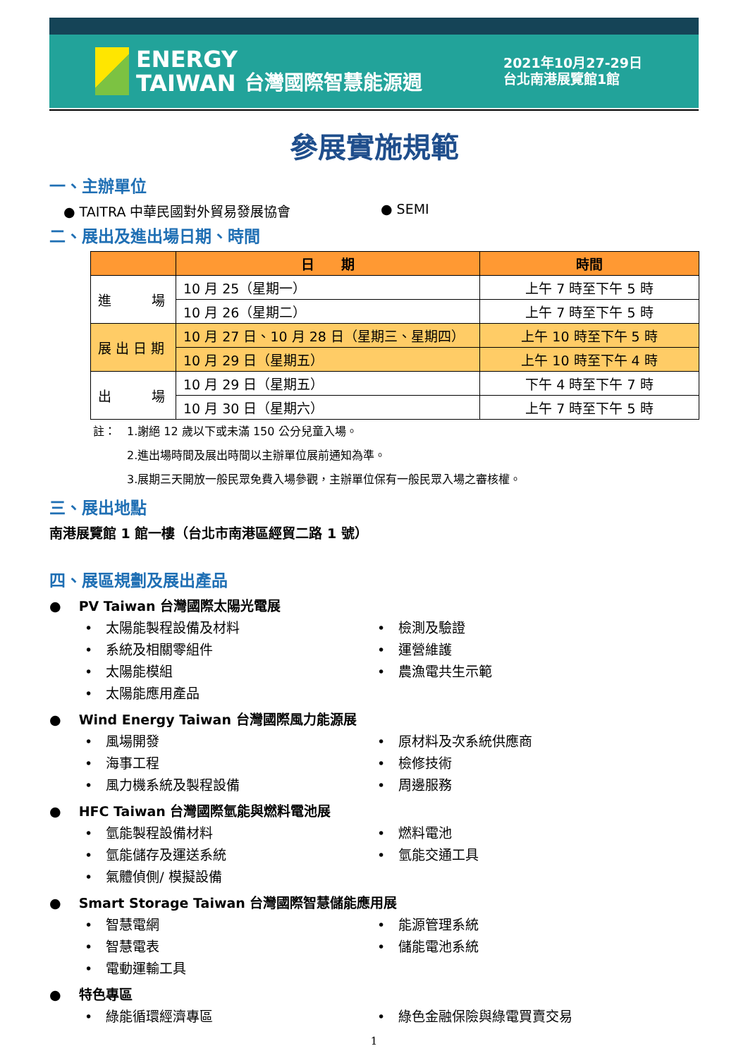ENERGY
TAIWAN
台灣國際智慧能源週
2021年10月27-29日
台北南港展覽館1館
參展實施規範
一、主辦單位
● TAITRA 中華民國對外貿易發展協會 ● SEMI
二、展出及進出場日期、時間
| | 日 期 | 時間 |
| --- | --- | --- |
| 進 場 | 10 月 25（星期一） | 上午 7 時至下午 5 時 |
| | 10 月 26（星期二） | 上午 7 時至下午 5 時 |
| 展 出 日 期 | 10 月 27 日、10 月 28 日（星期三、星期四） | 上午 10 時至下午 5 時 |
| | 10 月 29 日（星期五） | 上午 10 時至下午 4 時 |
| 出 場 | 10 月 29 日（星期五） | 下午 4 時至下午 7 時 |
| | 10 月 30 日（星期六） | 上午 7 時至下午 5 時 |
註：　1.謝絕 12 歲以下或未滿 150 公分兒童入場。
　　　2.進出場時間及展出時間以主辦單位展前通知為準。
　　　3.展期三天開放一般民眾免費入場參觀，主辦單位保有一般民眾入場之審核權。
三、展出地點
南港展覽館 1 館一樓（台北市南港區經貿二路 1 號）
四、展區規劃及展出產品
●　 PV Taiwan 台灣國際太陽光電展
•　太陽能製程設備及材料
•　檢測及驗證
•　系統及相關零組件
•　運營維護
•　太陽能模組
•　農漁電共生示範
•　太陽能應用產品
●　 Wind Energy Taiwan 台灣國際風力能源展
•　風場開發
•　原材料及次系統供應商
•　海事工程
•　檢修技術
•　風力機系統及製程設備
•　周邊服務
●　 HFC Taiwan 台灣國際氫能與燃料電池展
•　氫能製程設備材料
•　燃料電池
•　氫能儲存及運送系統
•　氫能交通工具
•　氣體偵側/ 模擬設備
●　 Smart Storage Taiwan 台灣國際智慧儲能應用展
•　智慧電網
•　能源管理系統
•　智慧電表
•　儲能電池系統
•　電動運輸工具
●　 特色專區
•　綠能循環經濟專區
•　綠色金融保險與綠電買賣交易
1